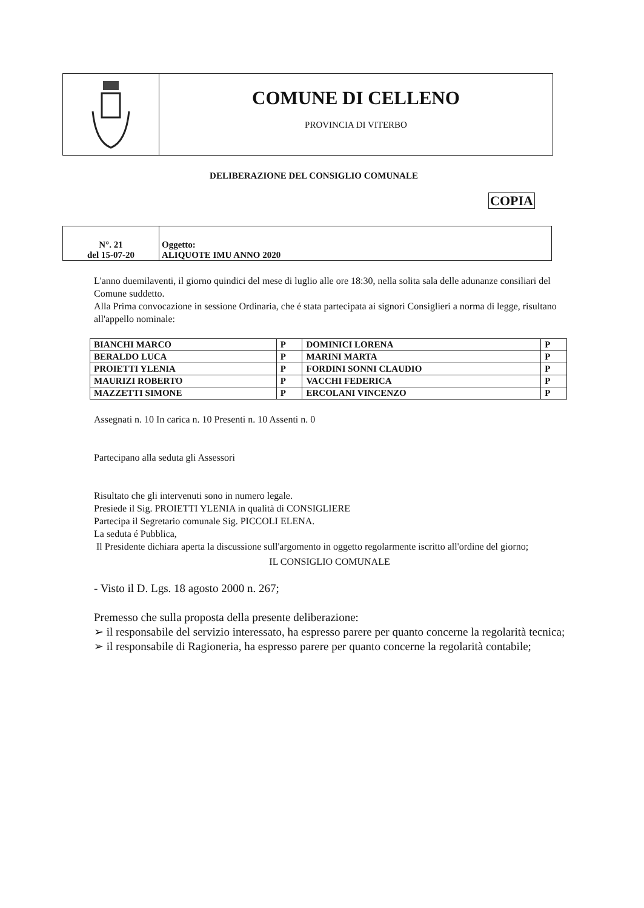COMUNE DI CELLENO
PROVINCIA DI VITERBO
DELIBERAZIONE DEL CONSIGLIO COMUNALE
COPIA
| N°. 21 del 15-07-20 | Oggetto: ALIQUOTE IMU ANNO 2020 |
L'anno duemilaventi, il giorno quindici del mese di luglio alle ore 18:30, nella solita sala delle adunanze consiliari del Comune suddetto.
Alla Prima convocazione in sessione Ordinaria, che é stata partecipata ai signori Consiglieri a norma di legge, risultano all'appello nominale:
| BIANCHI MARCO | P | DOMINICI LORENA | P |
| BERALDO LUCA | P | MARINI MARTA | P |
| PROIETTI YLENIA | P | FORDINI SONNI CLAUDIO | P |
| MAURIZI ROBERTO | P | VACCHI FEDERICA | P |
| MAZZETTI SIMONE | P | ERCOLANI VINCENZO | P |
Assegnati n. 10 In carica n. 10 Presenti n. 10 Assenti n. 0
Partecipano alla seduta gli Assessori
Risultato che gli intervenuti sono in numero legale.
Presiede il Sig. PROIETTI YLENIA in qualità di CONSIGLIERE
Partecipa il Segretario comunale Sig. PICCOLI ELENA.
La seduta é Pubblica,
Il Presidente dichiara aperta la discussione sull'argomento in oggetto regolarmente iscritto all'ordine del giorno;
IL CONSIGLIO COMUNALE
- Visto il D. Lgs. 18 agosto 2000 n. 267;
Premesso che sulla proposta della presente deliberazione:
➢ il responsabile del servizio interessato, ha espresso parere per quanto concerne la regolarità tecnica;
➢ il responsabile di Ragioneria, ha espresso parere per quanto concerne la regolarità contabile;